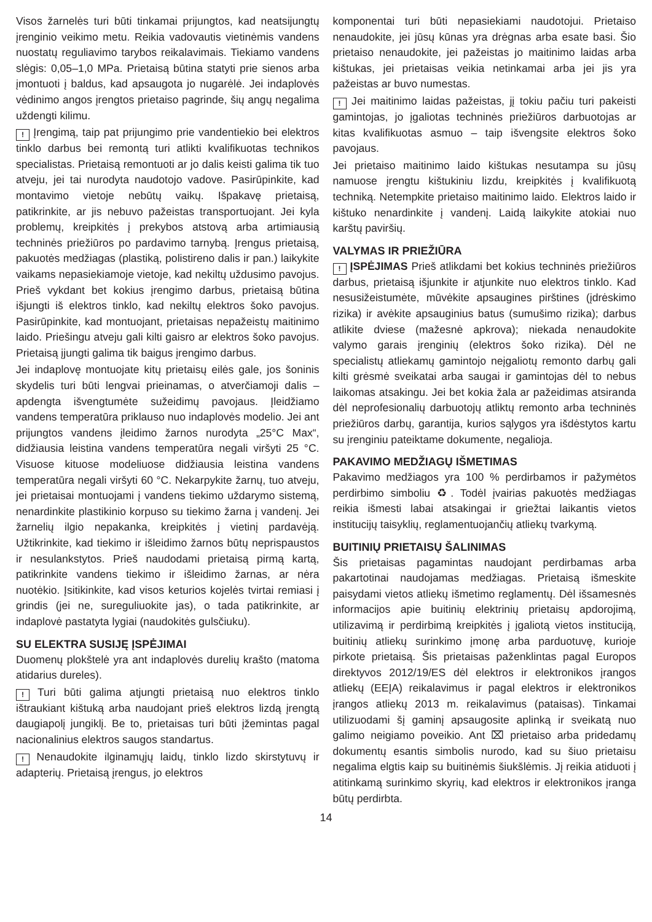Visos žarnelės turi būti tinkamai prijungtos, kad neatsijungtų įrenginio veikimo metu. Reikia vadovautis vietinėmis vandens nuostatų reguliavimo tarybos reikalavimais. Tiekiamo vandens slėgis: 0,05–1,0 MPa. Prietaisą būtina statyti prie sienos arba įmontuoti į baldus, kad apsaugota jo nugarėlė. Jei indaplovės vėdinimo angos įrengtos prietaiso pagrinde, šių angų negalima uždengti kilimu.
! Įrengimą, taip pat prijungimo prie vandentiekio bei elektros tinklo darbus bei remontą turi atlikti kvalifikuotas technikos specialistas. Prietaisą remontuoti ar jo dalis keisti galima tik tuo atveju, jei tai nurodyta naudotojo vadove. Pasirūpinkite, kad montavimo vietoje nebūtų vaikų. Išpakavę prietaisą, patikrinkite, ar jis nebuvo pažeistas transportuojant. Jei kyla problemų, kreipkitės į prekybos atstovą arba artimiausią techninės priežiūros po pardavimo tarnybą. Įrengus prietaisą, pakuotės medžiagas (plastiką, polistireno dalis ir pan.) laikykite vaikams nepasiekiamoje vietoje, kad nekiltų uždusimo pavojus. Prieš vykdant bet kokius įrengimo darbus, prietaisą būtina išjungti iš elektros tinklo, kad nekiltų elektros šoko pavojus. Pasirūpinkite, kad montuojant, prietaisas nepažeistų maitinimo laido. Priešingu atveju gali kilti gaisro ar elektros šoko pavojus. Prietaisą įjungti galima tik baigus įrengimo darbus.
Jei indaplovę montuojate kitų prietaisų eilės gale, jos šoninis skydelis turi būti lengvai prieinamas, o atverčiamoji dalis – apdengta išvengtumėte sužeidimų pavojaus. Įleidžiamo vandens temperatūra priklauso nuo indaplovės modelio. Jei ant prijungtos vandens įleidimo žarnos nurodyta „25°C Max“, didžiausia leistina vandens temperatūra negali viršyti 25 °C. Visuose kituose modeliuose didžiausia leistina vandens temperatūra negali viršyti 60 °C. Nekarpykite žarnų, tuo atveju, jei prietaisai montuojami į vandens tiekimo uždarymo sistemą, nenardinkite plastikinio korpuso su tiekimo žarna į vandenį. Jei žarnelių ilgio nepakanka, kreipkitės į vietinį pardavėją. Užtikrinkite, kad tiekimo ir išleidimo žarnos būtų neprispaustos ir nesulankstytos. Prieš naudodami prietaisą pirmą kartą, patikrinkite vandens tiekimo ir išleidimo žarnas, ar nėra nuotėkio. Įsitikinkite, kad visos keturios kojelės tvirtai remiasi į grindis (jei ne, sureguliuokite jas), o tada patikrinkite, ar indaplovė pastatyta lygiai (naudokitės gulsčiuku).
SU ELEKTRA SUSIJĘ ĮSPĖJIMAI
Duomenų plokštelė yra ant indaplovės durelių krašto (matoma atidarius dureles).
! Turi būti galima atjungti prietaisą nuo elektros tinklo ištraukiant kištuką arba naudojant prieš elektros lizdą įrengtą daugiapolį jungiklį. Be to, prietaisas turi būti įžemintas pagal nacionalinius elektros saugos standartus.
! Nenaudokite ilginamųjų laidų, tinklo lizdo skirstytuvų ir adapterių. Prietaisą įrengus, jo elektros
komponentai turi būti nepasiekiami naudotojui. Prietaiso nenaudokite, jei jūsų kūnas yra drėgnas arba esate basi. Šio prietaiso nenaudokite, jei pažeistas jo maitinimo laidas arba kištukas, jei prietaisas veikia netinkamai arba jei jis yra pažeistas ar buvo numestas.
! Jei maitinimo laidas pažeistas, jį tokiu pačiu turi pakeisti gamintojas, jo įgaliotas techninės priežiūros darbuotojas ar kitas kvalifikuotas asmuo – taip išvengsite elektros šoko pavojaus.
Jei prietaiso maitinimo laido kištukas nesutampa su jūsų namuose įrengtu kištukiniu lizdu, kreipkitės į kvalifikuotą techniką. Netempkite prietaiso maitinimo laido. Elektros laido ir kištuko nenardinkite į vandenį. Laidą laikykite atokiai nuo karštų paviršių.
VALYMAS IR PRIEŽIŪRA
! ĮSPĖJIMAS Prieš atlikdami bet kokius techninės priežiūros darbus, prietaisą išjunkite ir atjunkite nuo elektros tinklo. Kad nesusižeistumėte, mūvėkite apsaugines pirštines (įdrėskimo rizika) ir avėkite apsauginius batus (sumušimo rizika); darbus atlikite dviese (mažesnė apkrova); niekada nenaudokite valymo garais įrenginių (elektros šoko rizika). Dėl ne specialistų atliekamų gamintojo neįgaliotų remonto darbų gali kilti grėsmė sveikatai arba saugai ir gamintojas dėl to nebus laikomas atsakingu. Jei bet kokia žala ar pažeidimas atsiranda dėl neprofesionalių darbuotojų atliktų remonto arba techninės priežiūros darbų, garantija, kurios sąlygos yra išdėstytos kartu su įrenginiu pateiktame dokumente, negalioja.
PAKAVIMO MEDŽIAGŲ IŠMETIMAS
Pakavimo medžiagos yra 100 % perdirbamos ir pažymėtos perdirbimo simboliu ♻. Todėl įvairias pakuotės medžiagas reikia išmesti labai atsakingai ir griežtai laikantis vietos institucijų taisyklių, reglamentuojančių atliekų tvarkymą.
BUITINIŲ PRIETAISŲ ŠALINIMAS
Šis prietaisas pagamintas naudojant perdirbamas arba pakartotinai naudojamas medžiagas. Prietaisą išmeskite paisydami vietos atliekų išmetimo reglamentų. Dėl išsamesnės informacijos apie buitinių elektrinių prietaisų apdorojimą, utilizavimą ir perdirbimą kreipkitės į įgaliotą vietos instituciją, buitinių atliekų surinkimo įmonę arba parduotuvę, kurioje pirkote prietaisą. Šis prietaisas paženklintas pagal Europos direktyvos 2012/19/ES dėl elektros ir elektronikos įrangos atliekų (EEĮA) reikalavimus ir pagal elektros ir elektronikos įrangos atliekų 2013 m. reikalavimus (pataisas). Tinkamai utilizuodami šį gaminį apsaugosite aplinką ir sveikatą nuo galimo neigiamo poveikio. Ant ⌧ prietaiso arba pridedamų dokumentų esantis simbolis nurodo, kad su šiuo prietaisu negalima elgtis kaip su buitinėmis šiukšlėmis. Jį reikia atiduoti į atitinkamą surinkimo skyrių, kad elektros ir elektronikos įranga būtų perdirbta.
14